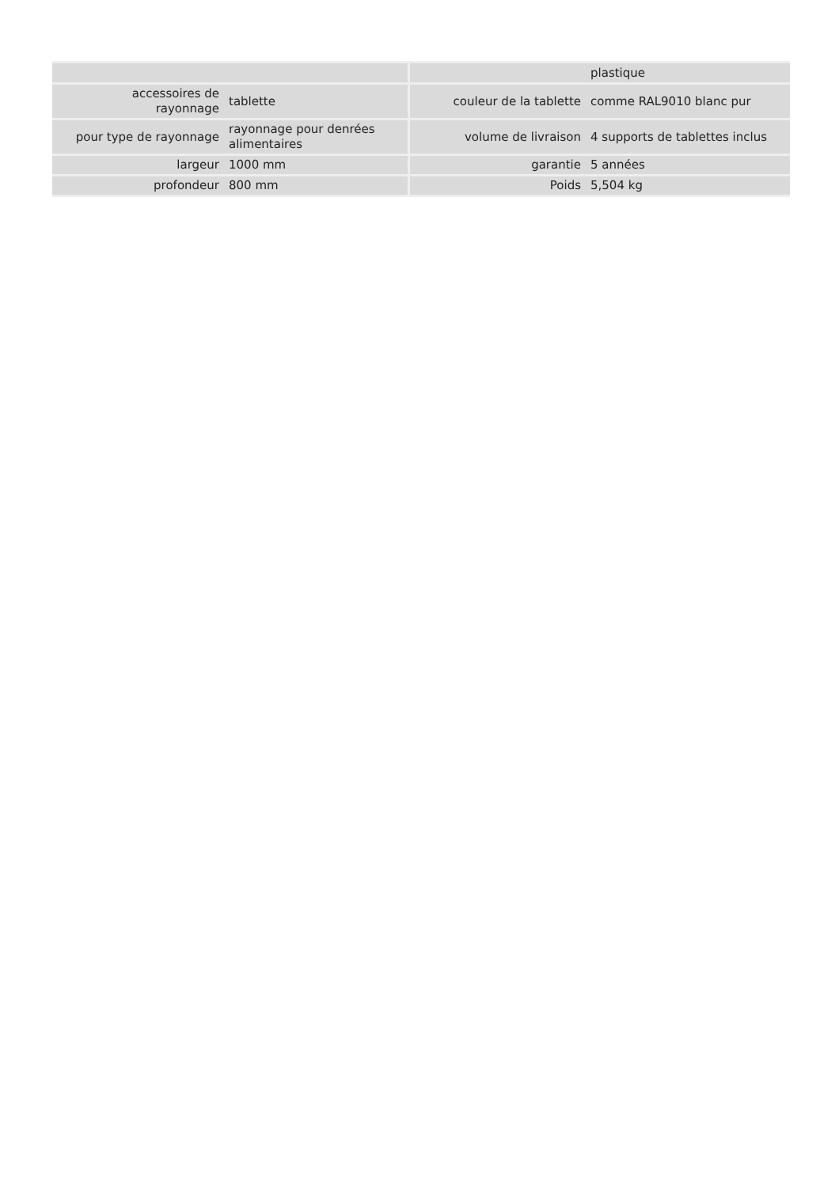| | | | plastique |
| accessoires de rayonnage | tablette | couleur de la tablette | comme RAL9010 blanc pur |
| pour type de rayonnage | rayonnage pour denrées alimentaires | volume de livraison | 4 supports de tablettes inclus |
| largeur | 1000 mm | garantie | 5 années |
| profondeur | 800 mm | Poids | 5,504 kg |